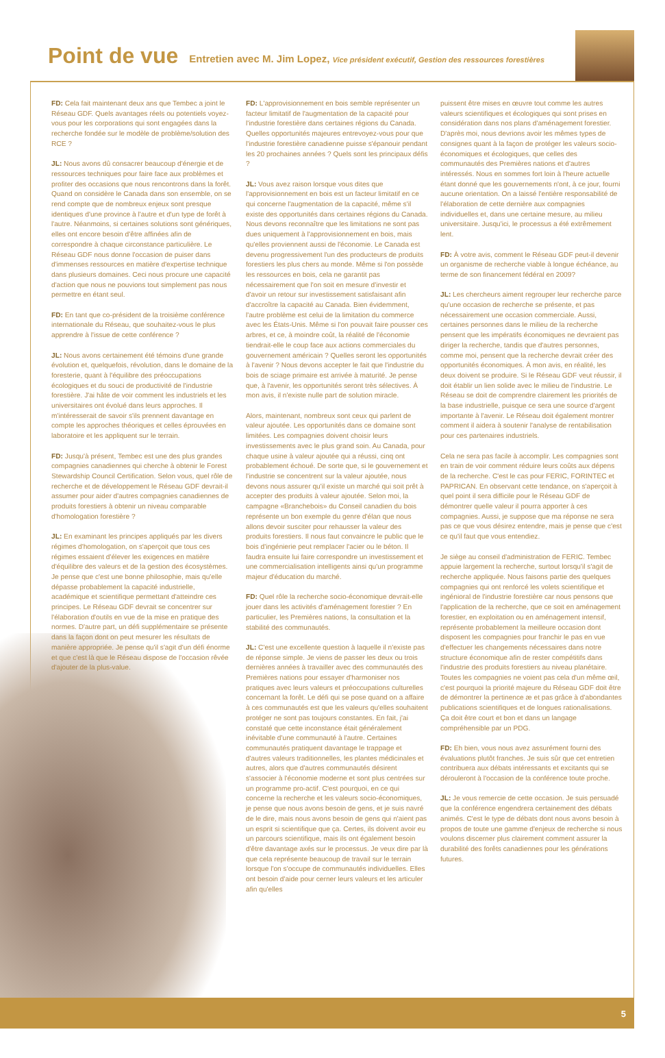Point de vue
Entretien avec M. Jim Lopez, Vice président exécutif, Gestion des ressources forestières
FD: Cela fait maintenant deux ans que Tembec a joint le Réseau GDF. Quels avantages réels ou potentiels voyez-vous pour les corporations qui sont engagées dans la recherche fondée sur le modèle de problème/solution des RCE ?
JL: Nous avons dû consacrer beaucoup d'énergie et de ressources techniques pour faire face aux problèmes et profiter des occasions que nous rencontrons dans la forêt. Quand on considère le Canada dans son ensemble, on se rend compte que de nombreux enjeux sont presque identiques d'une province à l'autre et d'un type de forêt à l'autre. Néanmoins, si certaines solutions sont génériques, elles ont encore besoin d'être affinées afin de correspondre à chaque circonstance particulière. Le Réseau GDF nous donne l'occasion de puiser dans d'immenses ressources en matière d'expertise technique dans plusieurs domaines. Ceci nous procure une capacité d'action que nous ne pouvions tout simplement pas nous permettre en étant seul.
FD: En tant que co-président de la troisième conférence internationale du Réseau, que souhaitez-vous le plus apprendre à l'issue de cette conférence ?
JL: Nous avons certainement été témoins d'une grande évolution et, quelquefois, révolution, dans le domaine de la foresterie, quant à l'équilibre des préoccupations écologiques et du souci de productivité de l'industrie forestière. J'ai hâte de voir comment les industriels et les universitaires ont évolué dans leurs approches. Il m'intéresserait de savoir s'ils prennent davantage en compte les approches théoriques et celles éprouvées en laboratoire et les appliquent sur le terrain.
FD: Jusqu'à présent, Tembec est une des plus grandes compagnies canadiennes qui cherche à obtenir le Forest Stewardship Council Certification. Selon vous, quel rôle de recherche et de développement le Réseau GDF devrait-il assumer pour aider d'autres compagnies canadiennes de produits forestiers à obtenir un niveau comparable d'homologation forestière ?
JL: En examinant les principes appliqués par les divers régimes d'homologation, on s'aperçoit que tous ces régimes essaient d'élever les exigences en matière d'équilibre des valeurs et de la gestion des écosystèmes. Je pense que c'est une bonne philosophie, mais qu'elle dépasse probablement la capacité industrielle, académique et scientifique permettant d'atteindre ces principes. Le Réseau GDF devrait se concentrer sur l'élaboration d'outils en vue de la mise en pratique des normes. D'autre part, un défi supplémentaire se présente dans la façon dont on peut mesurer les résultats de manière appropriée. Je pense qu'il s'agit d'un défi énorme et que c'est là que le Réseau dispose de l'occasion rêvée d'ajouter de la plus-value.
FD: L'approvisionnement en bois semble représenter un facteur limitatif de l'augmentation de la capacité pour l'industrie forestière dans certaines régions du Canada. Quelles opportunités majeures entrevoyez-vous pour que l'industrie forestière canadienne puisse s'épanouir pendant les 20 prochaines années ? Quels sont les principaux défis ?
JL: Vous avez raison lorsque vous dites que l'approvisionnement en bois est un facteur limitatif en ce qui concerne l'augmentation de la capacité, même s'il existe des opportunités dans certaines régions du Canada. Nous devons reconnaître que les limitations ne sont pas dues uniquement à l'approvisionnement en bois, mais qu'elles proviennent aussi de l'économie. Le Canada est devenu progressivement l'un des producteurs de produits forestiers les plus chers au monde. Même si l'on possède les ressources en bois, cela ne garantit pas nécessairement que l'on soit en mesure d'investir et d'avoir un retour sur investissement satisfaisant afin d'accroître la capacité au Canada. Bien évidemment, l'autre problème est celui de la limitation du commerce avec les États-Unis. Même si l'on pouvait faire pousser ces arbres, et ce, à moindre coût, la réalité de l'économie tiendrait-elle le coup face aux actions commerciales du gouvernement américain ? Quelles seront les opportunités à l'avenir ? Nous devons accepter le fait que l'industrie du bois de sciage primaire est arrivée à maturité. Je pense que, à l'avenir, les opportunités seront très sélectives. À mon avis, il n'existe nulle part de solution miracle.
Alors, maintenant, nombreux sont ceux qui parlent de valeur ajoutée. Les opportunités dans ce domaine sont limitées. Les compagnies doivent choisir leurs investissements avec le plus grand soin. Au Canada, pour chaque usine à valeur ajoutée qui a réussi, cinq ont probablement échoué. De sorte que, si le gouvernement et l'industrie se concentrent sur la valeur ajoutée, nous devons nous assurer qu'il existe un marché qui soit prêt à accepter des produits à valeur ajoutée. Selon moi, la campagne «Branchebois» du Conseil canadien du bois représente un bon exemple du genre d'élan que nous allons devoir susciter pour rehausser la valeur des produits forestiers. Il nous faut convaincre le public que le bois d'ingénierie peut remplacer l'acier ou le béton. Il faudra ensuite lui faire correspondre un investissement et une commercialisation intelligents ainsi qu'un programme majeur d'éducation du marché.
FD: Quel rôle la recherche socio-économique devrait-elle jouer dans les activités d'aménagement forestier ? En particulier, les Premières nations, la consultation et la stabilité des communautés.
JL: C'est une excellente question à laquelle il n'existe pas de réponse simple. Je viens de passer les deux ou trois dernières années à travailler avec des communautés des Premières nations pour essayer d'harmoniser nos pratiques avec leurs valeurs et préoccupations culturelles concernant la forêt. Le défi qui se pose quand on a affaire à ces communautés est que les valeurs qu'elles souhaitent protéger ne sont pas toujours constantes. En fait, j'ai constaté que cette inconstance était généralement inévitable d'une communauté à l'autre. Certaines communautés pratiquent davantage le trappage et d'autres valeurs traditionnelles, les plantes médicinales et autres, alors que d'autres communautés désirent s'associer à l'économie moderne et sont plus centrées sur un programme pro-actif. C'est pourquoi, en ce qui concerne la recherche et les valeurs socio-économiques, je pense que nous avons besoin de gens, et je suis navré de le dire, mais nous avons besoin de gens qui n'aient pas un esprit si scientifique que ça. Certes, ils doivent avoir eu un parcours scientifique, mais ils ont également besoin d'être davantage axés sur le processus. Je veux dire par là que cela représente beaucoup de travail sur le terrain lorsque l'on s'occupe de communautés individuelles. Elles ont besoin d'aide pour cerner leurs valeurs et les articuler afin qu'elles
puissent être mises en œuvre tout comme les autres valeurs scientifiques et écologiques qui sont prises en considération dans nos plans d'aménagement forestier. D'après moi, nous devrions avoir les mêmes types de consignes quant à la façon de protéger les valeurs socio-économiques et écologiques, que celles des communautés des Premières nations et d'autres intéressés. Nous en sommes fort loin à l'heure actuelle étant donné que les gouvernements n'ont, à ce jour, fourni aucune orientation. On a laissé l'entière responsabilité de l'élaboration de cette dernière aux compagnies individuelles et, dans une certaine mesure, au milieu universitaire. Jusqu'ici, le processus a été extrêmement lent.
FD: À votre avis, comment le Réseau GDF peut-il devenir un organisme de recherche viable à longue échéance, au terme de son financement fédéral en 2009?
JL: Les chercheurs aiment regrouper leur recherche parce qu'une occasion de recherche se présente, et pas nécessairement une occasion commerciale. Aussi, certaines personnes dans le milieu de la recherche pensent que les impératifs économiques ne devraient pas diriger la recherche, tandis que d'autres personnes, comme moi, pensent que la recherche devrait créer des opportunités économiques. À mon avis, en réalité, les deux doivent se produire. Si le Réseau GDF veut réussir, il doit établir un lien solide avec le milieu de l'industrie. Le Réseau se doit de comprendre clairement les priorités de la base industrielle, puisque ce sera une source d'argent importante à l'avenir. Le Réseau doit également montrer comment il aidera à soutenir l'analyse de rentabilisation pour ces partenaires industriels.
Cela ne sera pas facile à accomplir. Les compagnies sont en train de voir comment réduire leurs coûts aux dépens de la recherche. C'est le cas pour FERIC, FORINTEC et PAPRICAN. En observant cette tendance, on s'aperçoit à quel point il sera difficile pour le Réseau GDF de démontrer quelle valeur il pourra apporter à ces compagnies. Aussi, je suppose que ma réponse ne sera pas ce que vous désirez entendre, mais je pense que c'est ce qu'il faut que vous entendiez.
Je siège au conseil d'administration de FERIC. Tembec appuie largement la recherche, surtout lorsqu'il s'agit de recherche appliquée. Nous faisons partie des quelques compagnies qui ont renforcé les volets scientifique et ingénioral de l'industrie forestière car nous pensons que l'application de la recherche, que ce soit en aménagement forestier, en exploitation ou en aménagement intensif, représente probablement la meilleure occasion dont disposent les compagnies pour franchir le pas en vue d'effectuer les changements nécessaires dans notre structure économique afin de rester compétitifs dans l'industrie des produits forestiers au niveau planétaire. Toutes les compagnies ne voient pas cela d'un même œil, c'est pourquoi la priorité majeure du Réseau GDF doit être de démontrer la pertinence æ et pas grâce à d'abondantes publications scientifiques et de longues rationalisations. Ça doit être court et bon et dans un langage compréhensible par un PDG.
FD: Eh bien, vous nous avez assurément fourni des évaluations plutôt franches. Je suis sûr que cet entretien contribuera aux débats intéressants et excitants qui se dérouleront à l'occasion de la conférence toute proche.
JL: Je vous remercie de cette occasion. Je suis persuadé que la conférence engendrera certainement des débats animés. C'est le type de débats dont nous avons besoin à propos de toute une gamme d'enjeux de recherche si nous voulons discerner plus clairement comment assurer la durabilité des forêts canadiennes pour les générations futures.
5